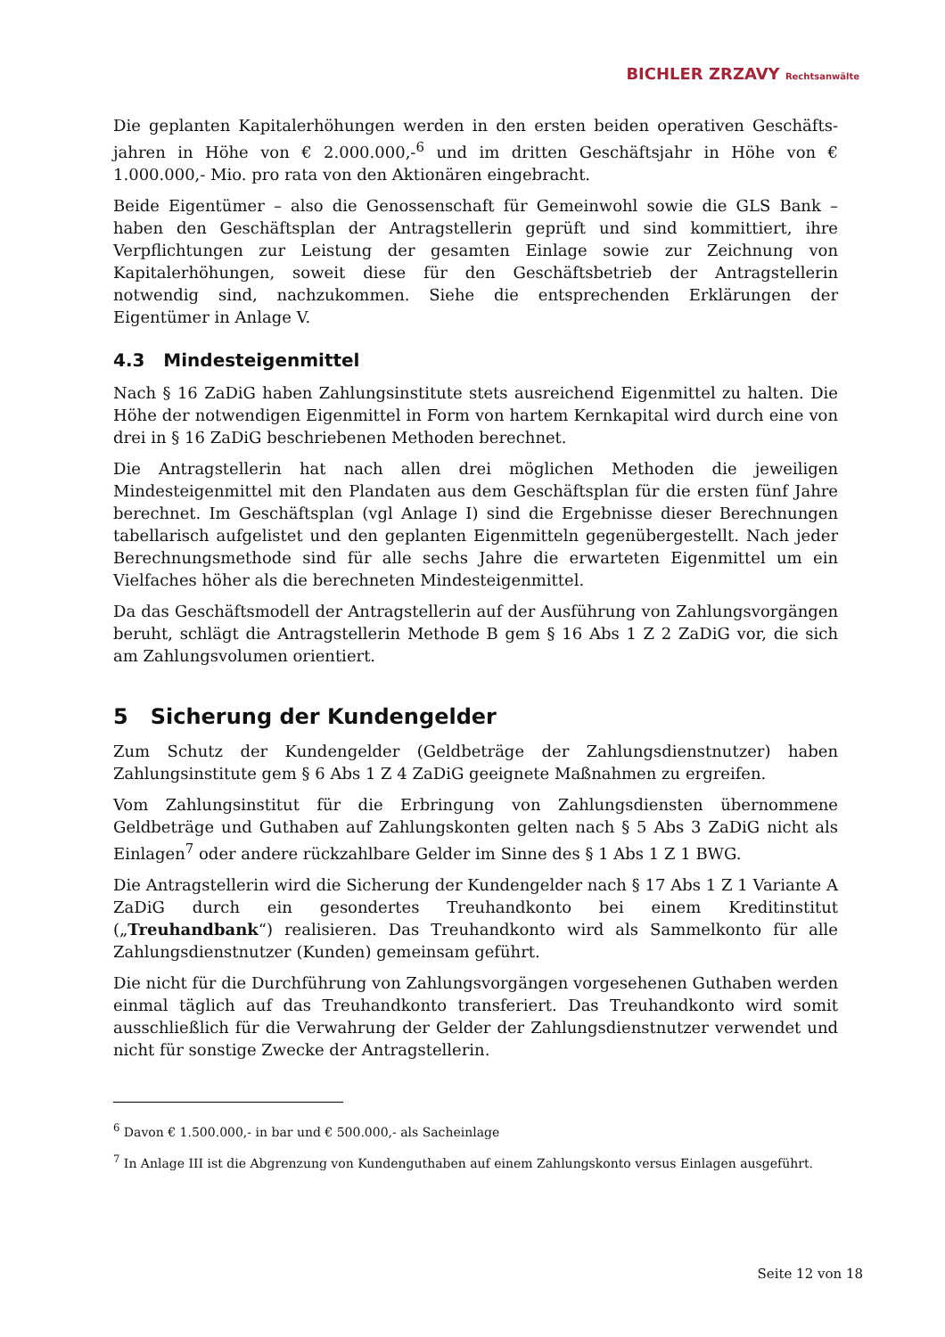BICHLER ZRZAVY Rechtsanwälte
Die geplanten Kapitalerhöhungen werden in den ersten beiden operativen Geschäfts­jahren in Höhe von € 2.000.000,-<sup>6</sup> und im dritten Geschäftsjahr in Höhe von € 1.000.000,- Mio. pro rata von den Aktionären eingebracht.
Beide Eigentümer – also die Genossenschaft für Gemeinwohl sowie die GLS Bank – haben den Geschäftsplan der Antragstellerin geprüft und sind kommittiert, ihre Verpflichtungen zur Leistung der gesamten Einlage sowie zur Zeichnung von Kapitalerhöhungen, soweit diese für den Geschäftsbetrieb der Antragstellerin notwendig sind, nachzukommen. Siehe die entsprechenden Erklärungen der Eigentümer in Anlage V.
4.3 Mindesteigenmittel
Nach § 16 ZaDiG haben Zahlungsinstitute stets ausreichend Eigenmittel zu halten. Die Höhe der notwendigen Eigenmittel in Form von hartem Kernkapital wird durch eine von drei in § 16 ZaDiG beschriebenen Methoden berechnet.
Die Antragstellerin hat nach allen drei möglichen Methoden die jeweiligen Mindesteigenmittel mit den Plandaten aus dem Geschäftsplan für die ersten fünf Jahre berechnet. Im Geschäftsplan (vgl Anlage I) sind die Ergebnisse dieser Berechnungen tabellarisch aufgelistet und den geplanten Eigenmitteln gegenübergestellt. Nach jeder Berechnungsmethode sind für alle sechs Jahre die erwarteten Eigenmittel um ein Vielfaches höher als die berechneten Mindesteigenmittel.
Da das Geschäftsmodell der Antragstellerin auf der Ausführung von Zahlungsvorgängen beruht, schlägt die Antragstellerin Methode B gem § 16 Abs 1 Z 2 ZaDiG vor, die sich am Zahlungsvolumen orientiert.
5 Sicherung der Kundengelder
Zum Schutz der Kundengelder (Geldbeträge der Zahlungsdienstnutzer) haben Zahlungsinstitute gem § 6 Abs 1 Z 4 ZaDiG geeignete Maßnahmen zu ergreifen.
Vom Zahlungsinstitut für die Erbringung von Zahlungsdiensten übernommene Geldbeträge und Guthaben auf Zahlungskonten gelten nach § 5 Abs 3 ZaDiG nicht als Einlagen<sup>7</sup> oder andere rückzahlbare Gelder im Sinne des § 1 Abs 1 Z 1 BWG.
Die Antragstellerin wird die Sicherung der Kundengelder nach § 17 Abs 1 Z 1 Variante A ZaDiG durch ein gesondertes Treuhandkonto bei einem Kreditinstitut („Treuhandbank“) realisieren. Das Treuhandkonto wird als Sammelkonto für alle Zahlungsdienstnutzer (Kunden) gemeinsam geführt.
Die nicht für die Durchführung von Zahlungsvorgängen vorgesehenen Guthaben werden einmal täglich auf das Treuhandkonto transferiert. Das Treuhandkonto wird somit ausschließlich für die Verwahrung der Gelder der Zahlungsdienstnutzer verwendet und nicht für sonstige Zwecke der Antragstellerin.
<sup>6</sup> Davon € 1.500.000,- in bar und € 500.000,- als Sacheinlage
<sup>7</sup> In Anlage III ist die Abgrenzung von Kundenguthaben auf einem Zahlungskonto versus Einlagen ausgeführt.
Seite 12 von 18